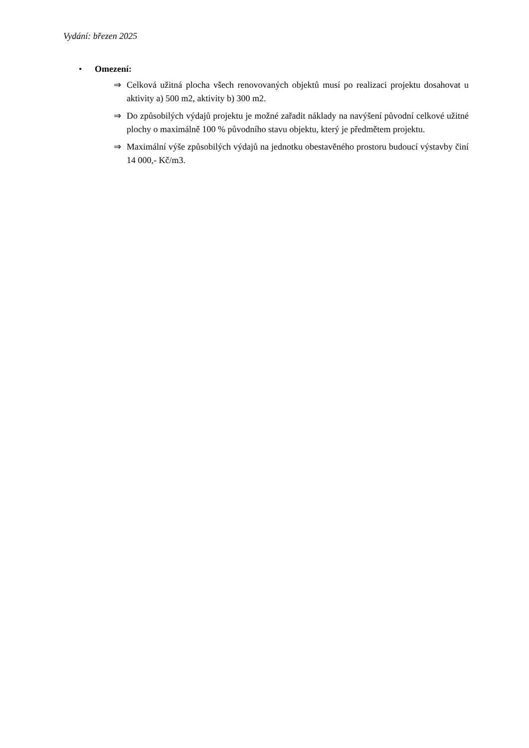Vydání: březen 2025
• Omezení:
⇒ Celková užitná plocha všech renovovaných objektů musí po realizaci projektu dosahovat u aktivity a) 500 m2, aktivity b) 300 m2.
⇒ Do způsobilých výdajů projektu je možné zařadit náklady na navýšení původní celkové užitné plochy o maximálně 100 % původního stavu objektu, který je předmětem projektu.
⇒ Maximální výše způsobilých výdajů na jednotku obestavěného prostoru budoucí výstavby činí 14 000,- Kč/m3.